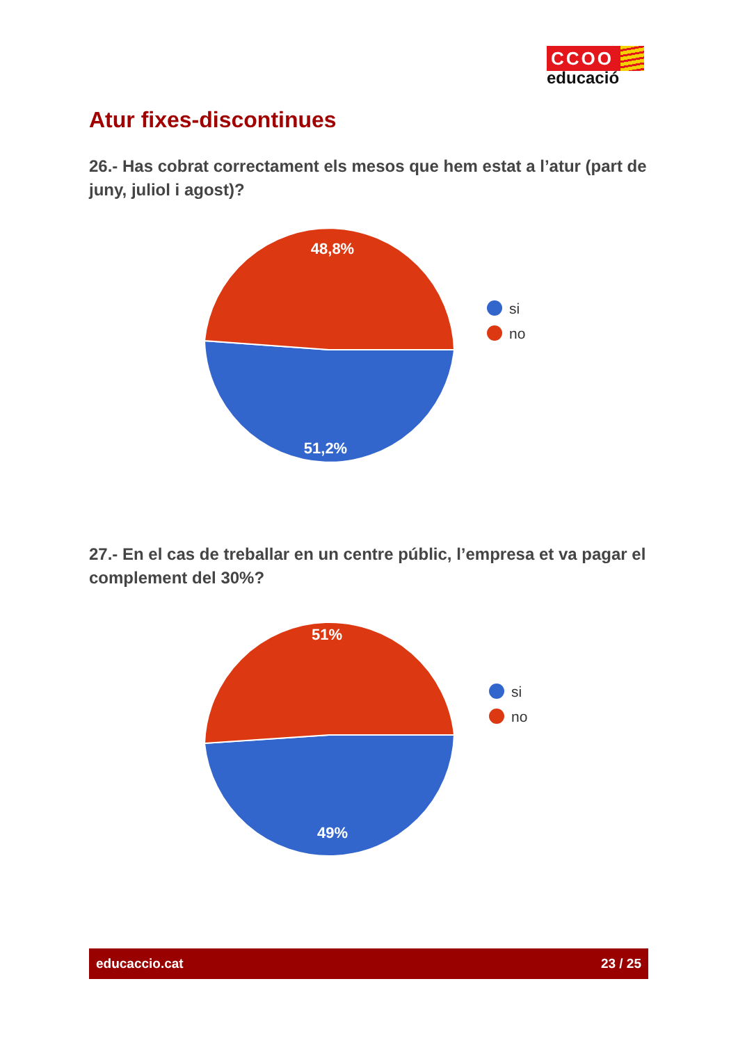CCOO
educació
Atur fixes-discontinues
26.- Has cobrat correctament els mesos que hem estat a l’atur (part de juny, juliol i agost)?
48,8%
51,2%
si
no
27.- En el cas de treballar en un centre públic, l’empresa et va pagar el complement del 30%?
51%
49%
si
no
educaccio.cat 23 / 25